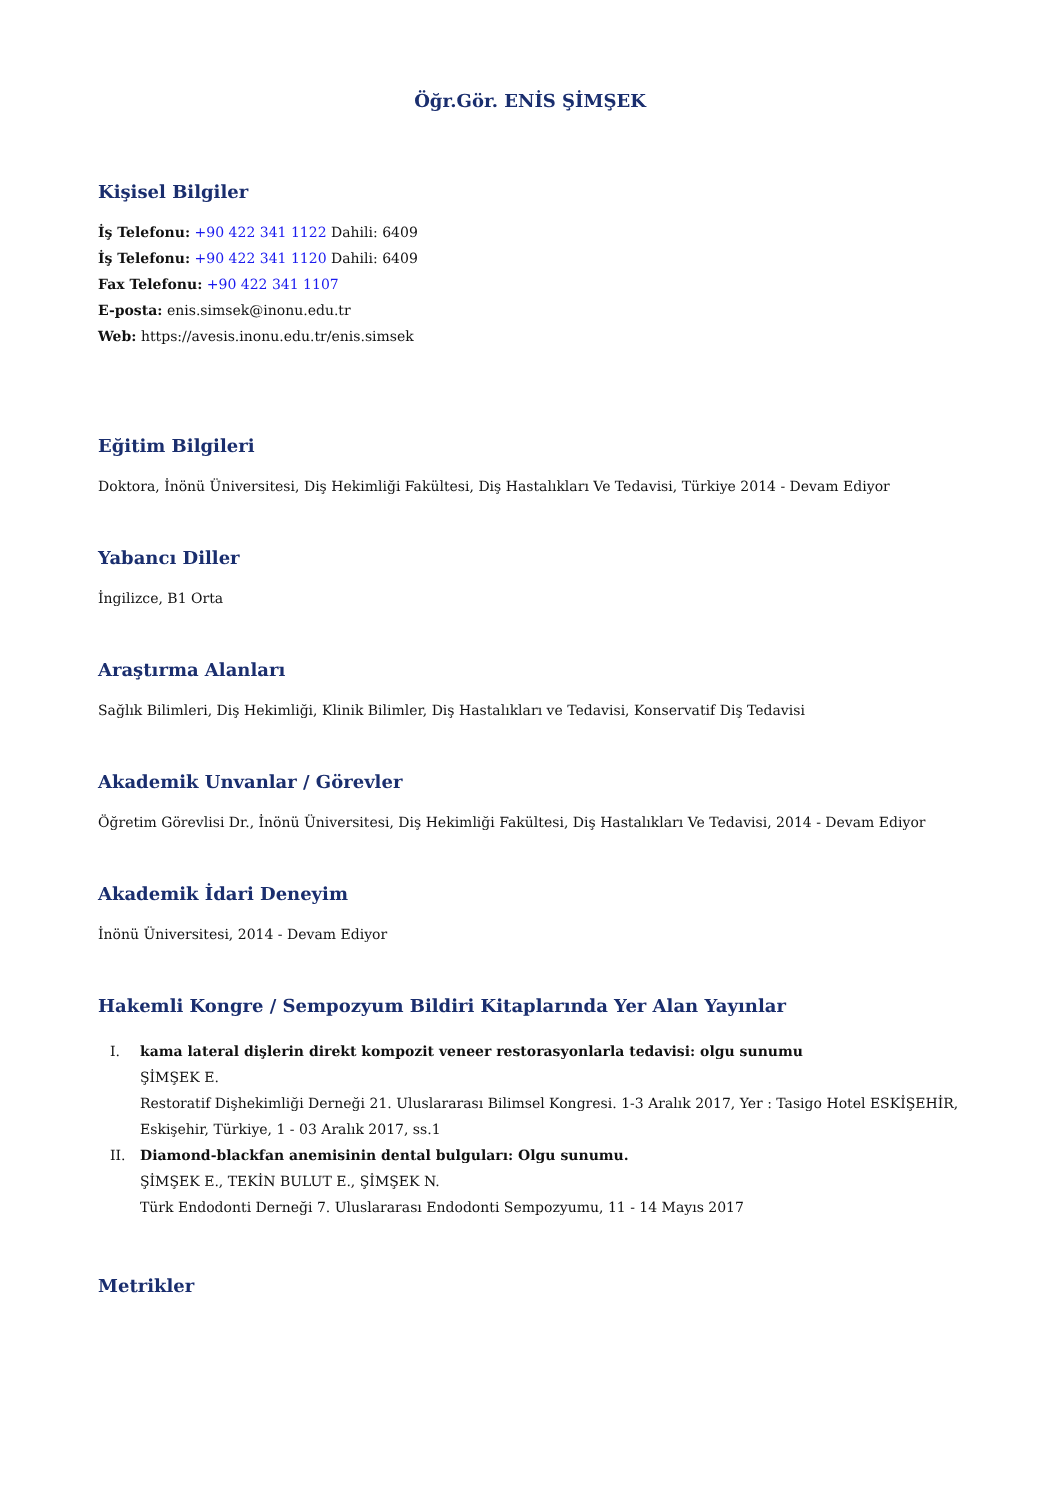Öğr.Gör. ENİS ŞİMŞEK
Kişisel Bilgiler
İş Telefonu: +90 422 341 1122 Dahili: 6409
İş Telefonu: +90 422 341 1120 Dahili: 6409
Fax Telefonu: +90 422 341 1107
E-posta: enis.simsek@inonu.edu.tr
Web: https://avesis.inonu.edu.tr/enis.simsek
Eğitim Bilgileri
Doktora, İnönü Üniversitesi, Diş Hekimliği Fakültesi, Diş Hastalıkları Ve Tedavisi, Türkiye 2014 - Devam Ediyor
Yabancı Diller
İngilizce, B1 Orta
Araştırma Alanları
Sağlık Bilimleri, Diş Hekimliği, Klinik Bilimler, Diş Hastalıkları ve Tedavisi, Konservatif Diş Tedavisi
Akademik Unvanlar / Görevler
Öğretim Görevlisi Dr., İnönü Üniversitesi, Diş Hekimliği Fakültesi, Diş Hastalıkları Ve Tedavisi, 2014 - Devam Ediyor
Akademik İdari Deneyim
İnönü Üniversitesi, 2014 - Devam Ediyor
Hakemli Kongre / Sempozyum Bildiri Kitaplarında Yer Alan Yayınlar
I. kama lateral dişlerin direkt kompozit veneer restorasyonlarla tedavisi: olgu sunumu
ŞİMŞEK E.
Restoratif Dişhekimliği Derneği 21. Uluslararası Bilimsel Kongresi. 1-3 Aralık 2017, Yer : Tasigo Hotel ESKİŞEHİR, Eskişehir, Türkiye, 1 - 03 Aralık 2017, ss.1
II. Diamond-blackfan anemisinin dental bulguları: Olgu sunumu.
ŞİMŞEK E., TEKİN BULUT E., ŞİMŞEK N.
Türk Endodonti Derneği 7. Uluslararası Endodonti Sempozyumu, 11 - 14 Mayıs 2017
Metrikler